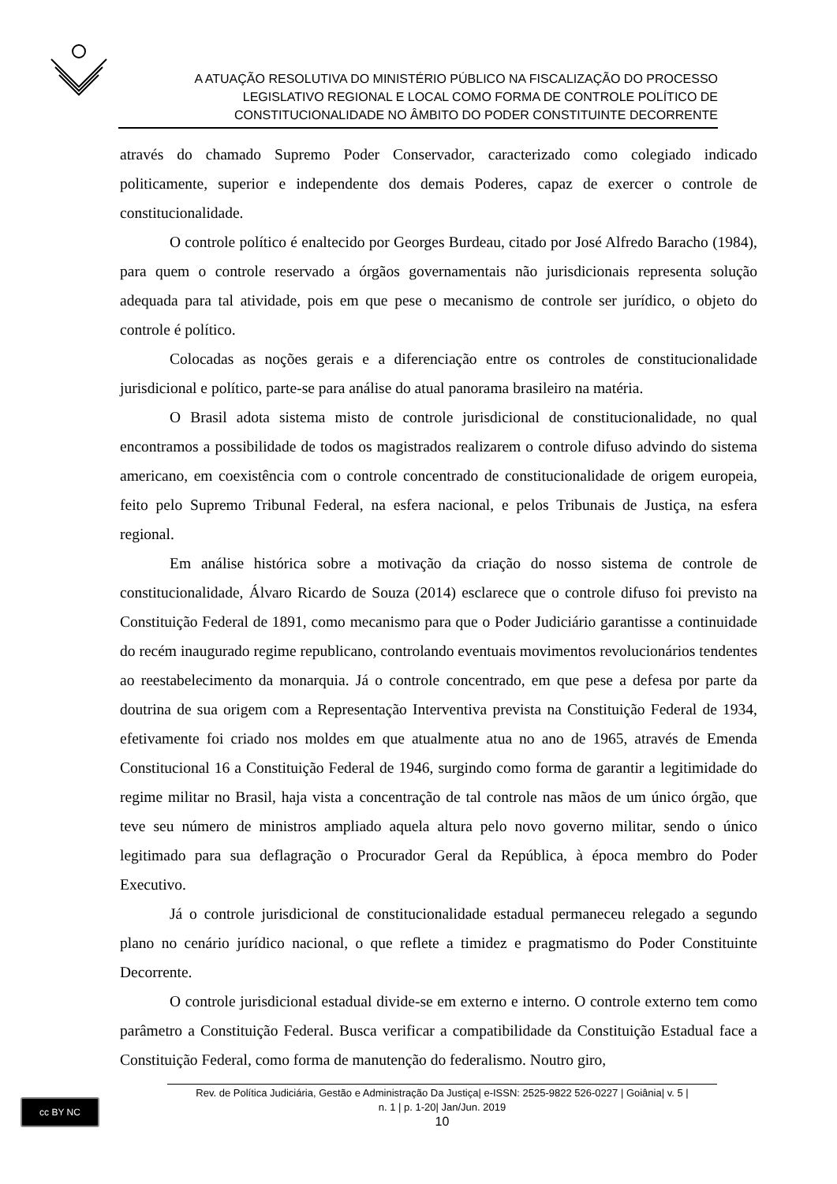A ATUAÇÃO RESOLUTIVA DO MINISTÉRIO PÚBLICO NA FISCALIZAÇÃO DO PROCESSO
LEGISLATIVO REGIONAL E LOCAL COMO FORMA DE CONTROLE POLÍTICO DE
CONSTITUCIONALIDADE NO ÂMBITO DO PODER CONSTITUINTE DECORRENTE
através do chamado Supremo Poder Conservador, caracterizado como colegiado indicado politicamente, superior e independente dos demais Poderes, capaz de exercer o controle de constitucionalidade.
O controle político é enaltecido por Georges Burdeau, citado por José Alfredo Baracho (1984), para quem o controle reservado a órgãos governamentais não jurisdicionais representa solução adequada para tal atividade, pois em que pese o mecanismo de controle ser jurídico, o objeto do controle é político.
Colocadas as noções gerais e a diferenciação entre os controles de constitucionalidade jurisdicional e político, parte-se para análise do atual panorama brasileiro na matéria.
O Brasil adota sistema misto de controle jurisdicional de constitucionalidade, no qual encontramos a possibilidade de todos os magistrados realizarem o controle difuso advindo do sistema americano, em coexistência com o controle concentrado de constitucionalidade de origem europeia, feito pelo Supremo Tribunal Federal, na esfera nacional, e pelos Tribunais de Justiça, na esfera regional.
Em análise histórica sobre a motivação da criação do nosso sistema de controle de constitucionalidade, Álvaro Ricardo de Souza (2014) esclarece que o controle difuso foi previsto na Constituição Federal de 1891, como mecanismo para que o Poder Judiciário garantisse a continuidade do recém inaugurado regime republicano, controlando eventuais movimentos revolucionários tendentes ao reestabelecimento da monarquia. Já o controle concentrado, em que pese a defesa por parte da doutrina de sua origem com a Representação Interventiva prevista na Constituição Federal de 1934, efetivamente foi criado nos moldes em que atualmente atua no ano de 1965, através de Emenda Constitucional 16 a Constituição Federal de 1946, surgindo como forma de garantir a legitimidade do regime militar no Brasil, haja vista a concentração de tal controle nas mãos de um único órgão, que teve seu número de ministros ampliado aquela altura pelo novo governo militar, sendo o único legitimado para sua deflagração o Procurador Geral da República, à época membro do Poder Executivo.
Já o controle jurisdicional de constitucionalidade estadual permaneceu relegado a segundo plano no cenário jurídico nacional, o que reflete a timidez e pragmatismo do Poder Constituinte Decorrente.
O controle jurisdicional estadual divide-se em externo e interno. O controle externo tem como parâmetro a Constituição Federal. Busca verificar a compatibilidade da Constituição Estadual face a Constituição Federal, como forma de manutenção do federalismo. Noutro giro,
Rev. de Política Judiciária, Gestão e Administração Da Justiça| e-ISSN: 2525-9822 526-0227 | Goiânia| v. 5 |
n. 1 | p. 1-20| Jan/Jun. 2019
10
cc BY NC